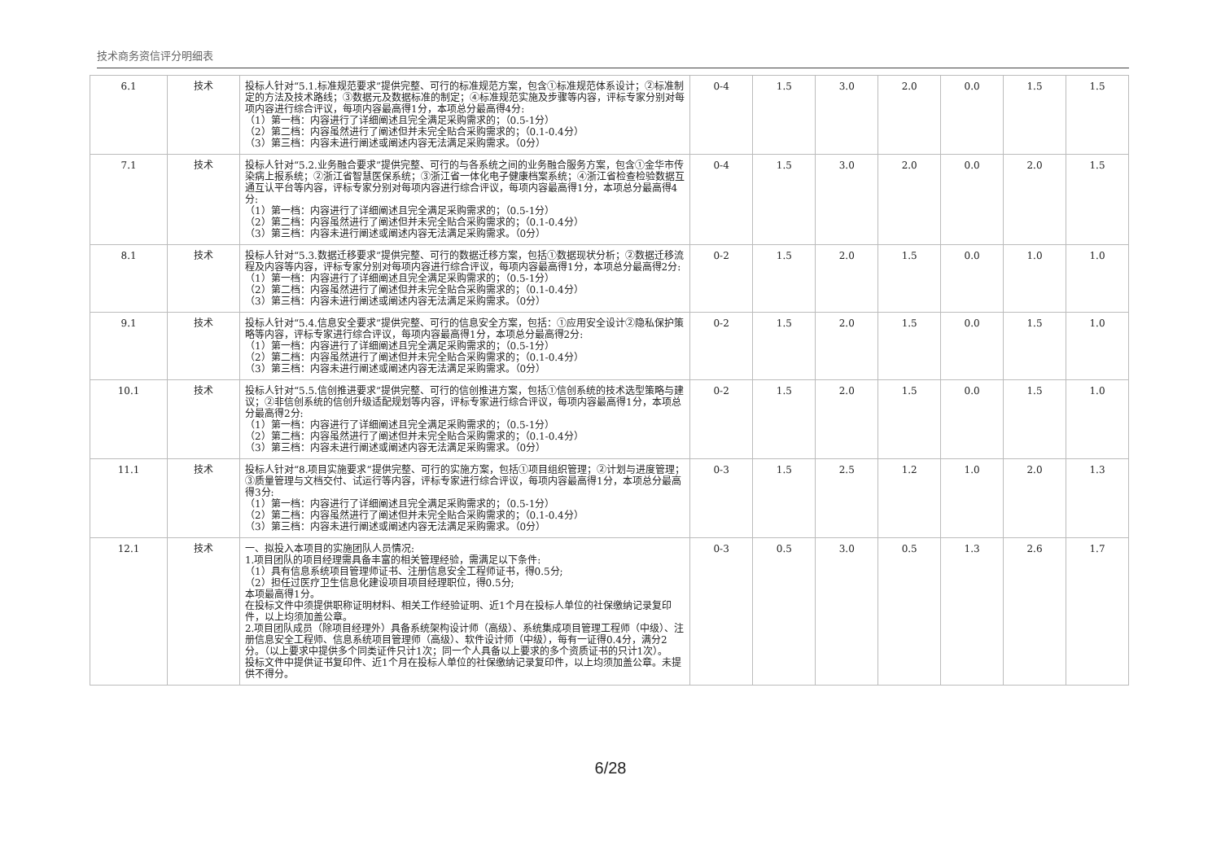技术商务资信评分明细表
| 6.1 | 技术 | 投标人针对“5.1.标准规范要求”提供完整、可行的标准规范方案，包含①标准规范体系设计；②标准制定的方法及技术路线；③数据元及数据标准的制定；④标准规范实施及步骤等内容，评标专家分别对每项内容进行综合评议，每项内容最高得1分，本项总分最高得4分: （1）第一档：内容进行了详细阐述且完全满足采购需求的；（0.5-1分） （2）第二档：内容虽然进行了阐述但并未完全贴合采购需求的；（0.1-0.4分） （3）第三档：内容未进行阐述或阐述内容无法满足采购需求。（0分） | 0-4 | 1.5 | 3.0 | 2.0 | 0.0 | 1.5 | 1.5 |
| 7.1 | 技术 | 投标人针对“5.2.业务融合要求”提供完整、可行的与各系统之间的业务融合服务方案，包含①金华市传染病上报系统；②浙江省智慧医保系统；③浙江省一体化电子健康档案系统；④浙江省检查检验数据互通互认平台等内容，评标专家分别对每项内容进行综合评议，每项内容最高得1分，本项总分最高得4分: （1）第一档：内容进行了详细阐述且完全满足采购需求的；（0.5-1分） （2）第二档：内容虽然进行了阐述但并未完全贴合采购需求的；（0.1-0.4分） （3）第三档：内容未进行阐述或阐述内容无法满足采购需求。（0分） | 0-4 | 1.5 | 3.0 | 2.0 | 0.0 | 2.0 | 1.5 |
| 8.1 | 技术 | 投标人针对“5.3.数据迁移要求”提供完整、可行的数据迁移方案，包括①数据现状分析；②数据迁移流程及内容等内容，评标专家分别对每项内容进行综合评议，每项内容最高得1分，本项总分最高得2分: （1）第一档：内容进行了详细阐述且完全满足采购需求的；（0.5-1分） （2）第二档：内容虽然进行了阐述但并未完全贴合采购需求的；（0.1-0.4分） （3）第三档：内容未进行阐述或阐述内容无法满足采购需求。（0分） | 0-2 | 1.5 | 2.0 | 1.5 | 0.0 | 1.0 | 1.0 |
| 9.1 | 技术 | 投标人针对“5.4.信息安全要求”提供完整、可行的信息安全方案，包括：①应用安全设计②隐私保护策略等内容，评标专家进行综合评议，每项内容最高得1分，本项总分最高得2分: （1）第一档：内容进行了详细阐述且完全满足采购需求的；（0.5-1分） （2）第二档：内容虽然进行了阐述但并未完全贴合采购需求的；（0.1-0.4分） （3）第三档：内容未进行阐述或阐述内容无法满足采购需求。（0分） | 0-2 | 1.5 | 2.0 | 1.5 | 0.0 | 1.5 | 1.0 |
| 10.1 | 技术 | 投标人针对“5.5.信创推进要求”提供完整、可行的信创推进方案，包括①信创系统的技术选型策略与建议；②非信创系统的信创升级适配规划等内容，评标专家进行综合评议，每项内容最高得1分，本项总分最高得2分: （1）第一档：内容进行了详细阐述且完全满足采购需求的；（0.5-1分） （2）第二档：内容虽然进行了阐述但并未完全贴合采购需求的；（0.1-0.4分） （3）第三档：内容未进行阐述或阐述内容无法满足采购需求。（0分） | 0-2 | 1.5 | 2.0 | 1.5 | 0.0 | 1.5 | 1.0 |
| 11.1 | 技术 | 投标人针对“8.项目实施要求”提供完整、可行的实施方案，包括①项目组织管理；②计划与进度管理；③质量管理与文档交付、试运行等内容，评标专家进行综合评议，每项内容最高得1分，本项总分最高得3分: （1）第一档：内容进行了详细阐述且完全满足采购需求的；（0.5-1分） （2）第二档：内容虽然进行了阐述但并未完全贴合采购需求的；（0.1-0.4分） （3）第三档：内容未进行阐述或阐述内容无法满足采购需求。（0分） | 0-3 | 1.5 | 2.5 | 1.2 | 1.0 | 2.0 | 1.3 |
| 12.1 | 技术 | 一、拟投入本项目的实施团队人员情况: 1.项目团队的项目经理需具备丰富的相关管理经验，需满足以下条件: （1）具有信息系统项目管理师证书、注册信息安全工程师证书，得0.5分; （2）担任过医疗卫生信息化建设项目项目经理职位，得0.5分; 本项最高得1分。 在投标文件中须提供职称证明材料、相关工作经验证明、近1个月在投标人单位的社保缴纳记录复印件，以上均须加盖公章。 2.项目团队成员（除项目经理外）具备系统架构设计师（高级）、系统集成项目管理工程师（中级）、注册信息安全工程师、信息系统项目管理师（高级）、软件设计师（中级），每有一证得0.4分，满分2分。（以上要求中提供多个同类证件只计1次；同一个人具备以上要求的多个资质证书的只计1次）。 投标文件中提供证书复印件、近1个月在投标人单位的社保缴纳记录复印件，以上均须加盖公章。未提供不得分。 | 0-3 | 0.5 | 3.0 | 0.5 | 1.3 | 2.6 | 1.7 |
6/28